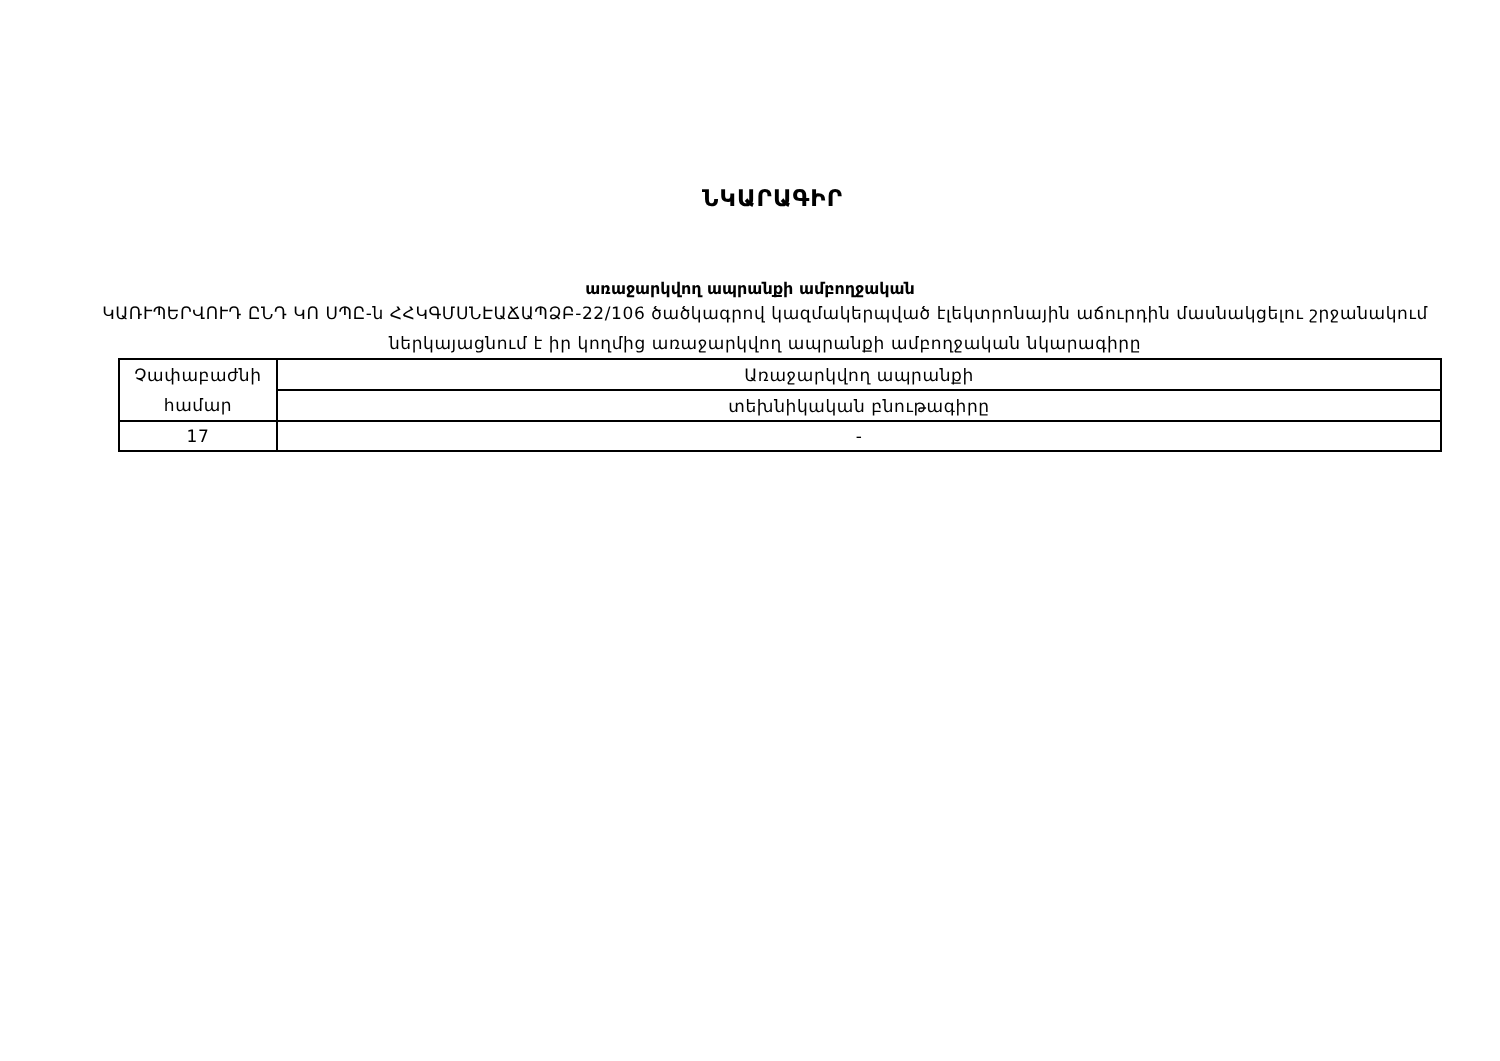ՆԿԱՐԱԳԻՐ
առաջարկվող ապրանքի ամբողջական
ԿԱՌՒՊԵՐՎՈՒԴ ԸՆԴ ԿՈ ՍՊԸ-ն ՀՀԿԳՄՍՆԷԱՃԱՊՁԲ-22/106 ծածկագրով կազմակերպված էլեկտրոնային աճուրդին մասնակցելու շրջանակում ներկայացնում է իր կողմից առաջարկվող ապրանքի ամբողջական նկարագիրը
| Չափաբաժնի համար | Առաջարկվող ապրանքի |
| | տեխնիկական բնութագիրը |
| 17 | - |